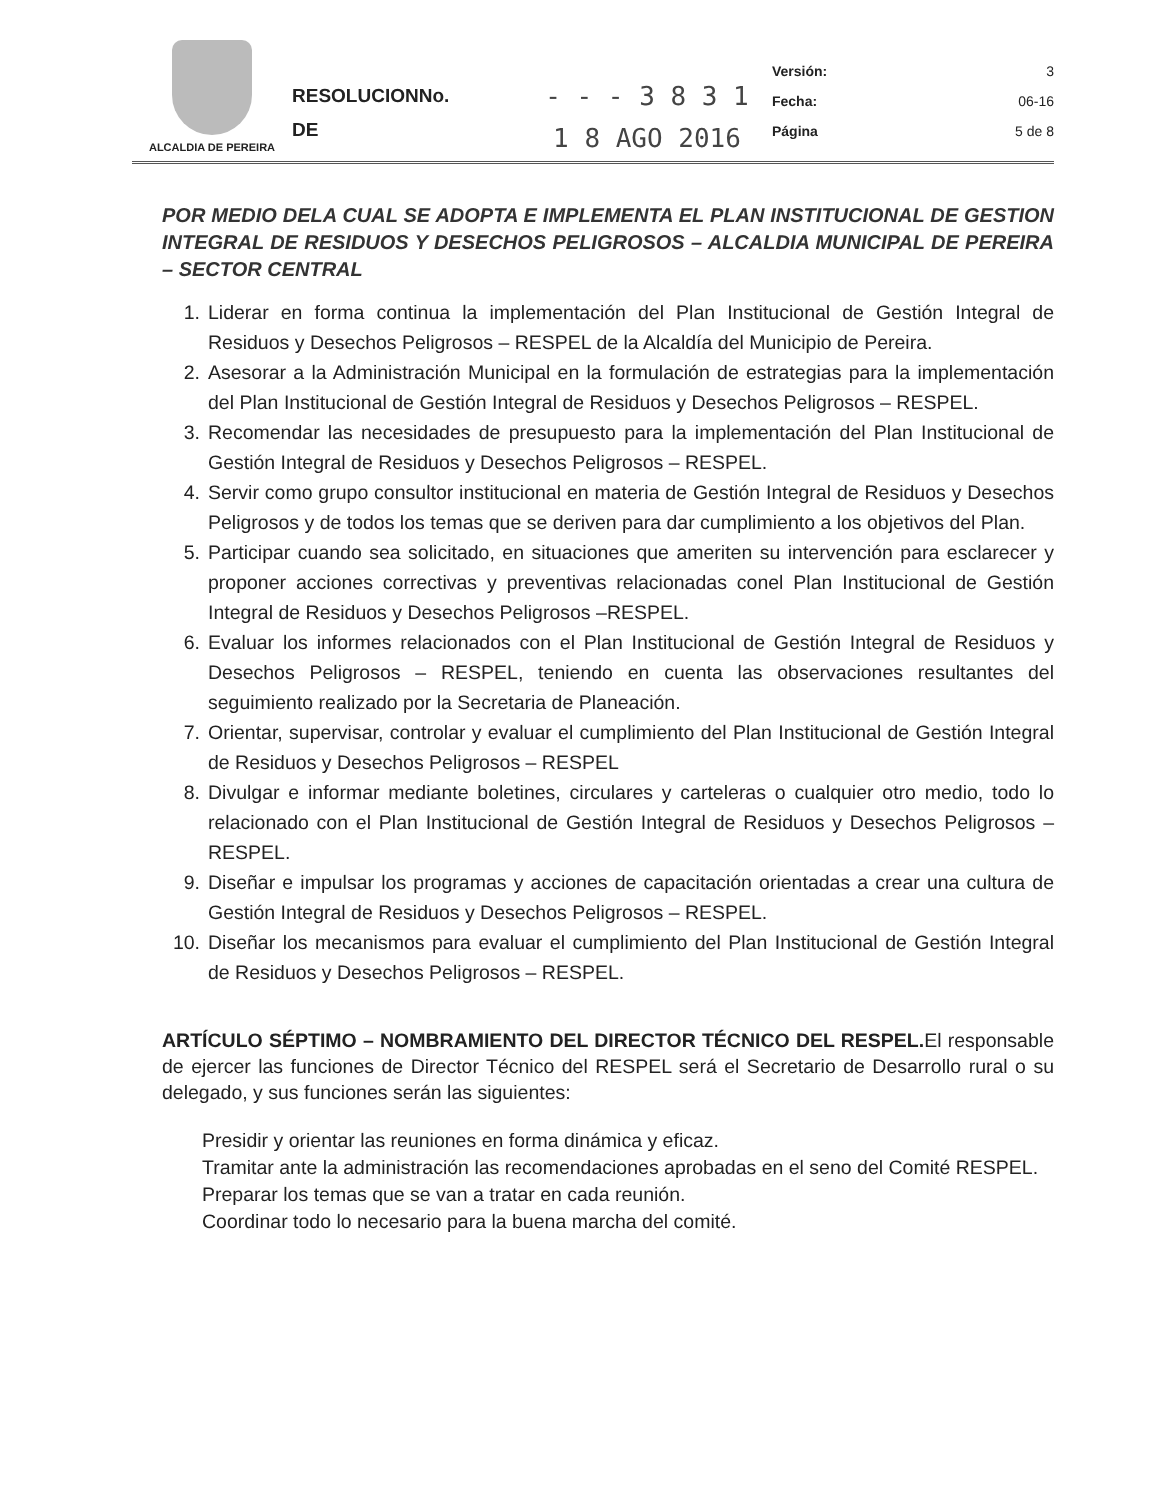ALCALDIA DE PEREIRA
RESOLUCIONNo.
DE
- - - 3 8 3 1
1 8 AGO 2016
Versión: 3
Fecha: 06-16
Página 5 de 8
POR MEDIO DELA CUAL SE ADOPTA E IMPLEMENTA EL PLAN INSTITUCIONAL DE GESTION INTEGRAL DE RESIDUOS Y DESECHOS PELIGROSOS – ALCALDIA MUNICIPAL DE PEREIRA – SECTOR CENTRAL
1. Liderar en forma continua la implementación del Plan Institucional de Gestión Integral de Residuos y Desechos Peligrosos – RESPEL de la Alcaldía del Municipio de Pereira.
2. Asesorar a la Administración Municipal en la formulación de estrategias para la implementación del Plan Institucional de Gestión Integral de Residuos y Desechos Peligrosos – RESPEL.
3. Recomendar las necesidades de presupuesto para la implementación del Plan Institucional de Gestión Integral de Residuos y Desechos Peligrosos – RESPEL.
4. Servir como grupo consultor institucional en materia de Gestión Integral de Residuos y Desechos Peligrosos y de todos los temas que se deriven para dar cumplimiento a los objetivos del Plan.
5. Participar cuando sea solicitado, en situaciones que ameriten su intervención para esclarecer y proponer acciones correctivas y preventivas relacionadas conel Plan Institucional de Gestión Integral de Residuos y Desechos Peligrosos –RESPEL.
6. Evaluar los informes relacionados con el Plan Institucional de Gestión Integral de Residuos y Desechos Peligrosos – RESPEL, teniendo en cuenta las observaciones resultantes del seguimiento realizado por la Secretaria de Planeación.
7. Orientar, supervisar, controlar y evaluar el cumplimiento del Plan Institucional de Gestión Integral de Residuos y Desechos Peligrosos – RESPEL
8. Divulgar e informar mediante boletines, circulares y carteleras o cualquier otro medio, todo lo relacionado con el Plan Institucional de Gestión Integral de Residuos y Desechos Peligrosos – RESPEL.
9. Diseñar e impulsar los programas y acciones de capacitación orientadas a crear una cultura de Gestión Integral de Residuos y Desechos Peligrosos – RESPEL.
10. Diseñar los mecanismos para evaluar el cumplimiento del Plan Institucional de Gestión Integral de Residuos y Desechos Peligrosos – RESPEL.
ARTÍCULO SÉPTIMO – NOMBRAMIENTO DEL DIRECTOR TÉCNICO DEL RESPEL. El responsable de ejercer las funciones de Director Técnico del RESPEL será el Secretario de Desarrollo rural o su delegado, y sus funciones serán las siguientes:
Presidir y orientar las reuniones en forma dinámica y eficaz.
Tramitar ante la administración las recomendaciones aprobadas en el seno del Comité RESPEL.
Preparar los temas que se van a tratar en cada reunión.
Coordinar todo lo necesario para la buena marcha del comité.